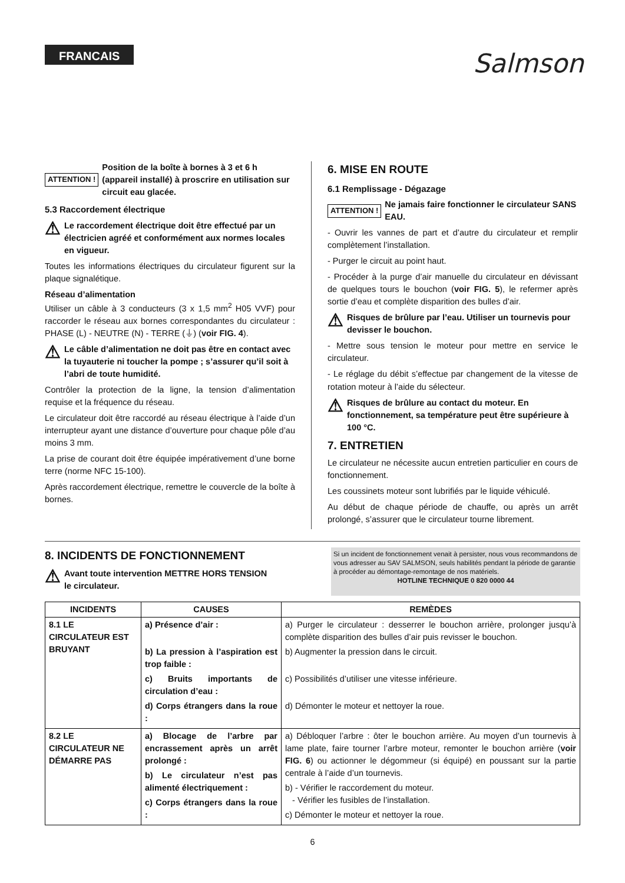FRANCAIS
Salmson
ATTENTION ! Position de la boîte à bornes à 3 et 6 h (appareil installé) à proscrire en utilisation sur circuit eau glacée.
5.3 Raccordement électrique
⚠ Le raccordement électrique doit être effectué par un électricien agréé et conformément aux normes locales en vigueur.
Toutes les informations électriques du circulateur figurent sur la plaque signalétique.
Réseau d’alimentation
Utiliser un câble à 3 conducteurs (3 x 1,5 mm<sup>2</sup> H05 VVF) pour raccorder le réseau aux bornes correspondantes du circulateur : PHASE (L) - NEUTRE (N) - TERRE (⏚) (voir FIG. 4).
⚠ Le câble d’alimentation ne doit pas être en contact avec la tuyauterie ni toucher la pompe ; s’assurer qu’il soit à l’abri de toute humidité.
Contrôler la protection de la ligne, la tension d’alimentation requise et la fréquence du réseau.
Le circulateur doit être raccordé au réseau électrique à l’aide d’un interrupteur ayant une distance d’ouverture pour chaque pôle d’au moins 3 mm.
La prise de courant doit être équipée impérativement d’une borne terre (norme NFC 15-100).
Après raccordement électrique, remettre le couvercle de la boîte à bornes.
6. MISE EN ROUTE
6.1 Remplissage - Dégazage
ATTENTION ! Ne jamais faire fonctionner le circulateur SANS EAU.
- Ouvrir les vannes de part et d’autre du circulateur et remplir complètement l’installation.
- Purger le circuit au point haut.
- Procéder à la purge d’air manuelle du circulateur en dévissant de quelques tours le bouchon (voir FIG. 5), le refermer après sortie d’eau et complète disparition des bulles d’air.
⚠ Risques de brûlure par l’eau. Utiliser un tournevis pour devisser le bouchon.
- Mettre sous tension le moteur pour mettre en service le circulateur.
- Le réglage du débit s’effectue par changement de la vitesse de rotation moteur à l’aide du sélecteur.
⚠ Risques de brûlure au contact du moteur. En fonctionnement, sa température peut être supérieure à 100 °C.
7. ENTRETIEN
Le circulateur ne nécessite aucun entretien particulier en cours de fonctionnement.
Les coussinets moteur sont lubrifiés par le liquide véhiculé.
Au début de chaque période de chauffe, ou après un arrêt prolongé, s’assurer que le circulateur tourne librement.
8. INCIDENTS DE FONCTIONNEMENT
⚠ Avant toute intervention METTRE HORS TENSION
le circulateur.
Si un incident de fonctionnement venait à persister, nous vous recommandons de vous adresser au SAV SALMSON, seuls habilités pendant la période de garantie à procéder au démontage-remontage de nos matériels.
HOTLINE TECHNIQUE 0 820 0000 44
| INCIDENTS | CAUSES | REMÈDES |
| --- | --- | --- |
| 8.1 LE CIRCULATEUR EST BRUYANT | a) Présence d’air : b) La pression à l’aspiration est trop faible : c) Bruits importants de circulation d’eau : d) Corps étrangers dans la roue : | a) Purger le circulateur : desserrer le bouchon arrière, prolonger jusqu’à complète disparition des bulles d’air puis revisser le bouchon. b) Augmenter la pression dans le circuit. c) Possibilités d’utiliser une vitesse inférieure. d) Démonter le moteur et nettoyer la roue. |
| 8.2 LE CIRCULATEUR NE DÉMARRE PAS | a) Blocage de l’arbre par encrassement après un arrêt prolongé : b) Le circulateur n’est pas alimenté électriquement : c) Corps étrangers dans la roue : | a) Débloquer l’arbre : ôter le bouchon arrière. Au moyen d’un tournevis à lame plate, faire tourner l’arbre moteur, remonter le bouchon arrière ( voir FIG. 6 ) ou actionner le dégommeur (si équipé) en poussant sur la partie centrale à l’aide d’un tournevis. b) - Vérifier le raccordement du moteur. - Vérifier les fusibles de l’installation. c) Démonter le moteur et nettoyer la roue. |
6